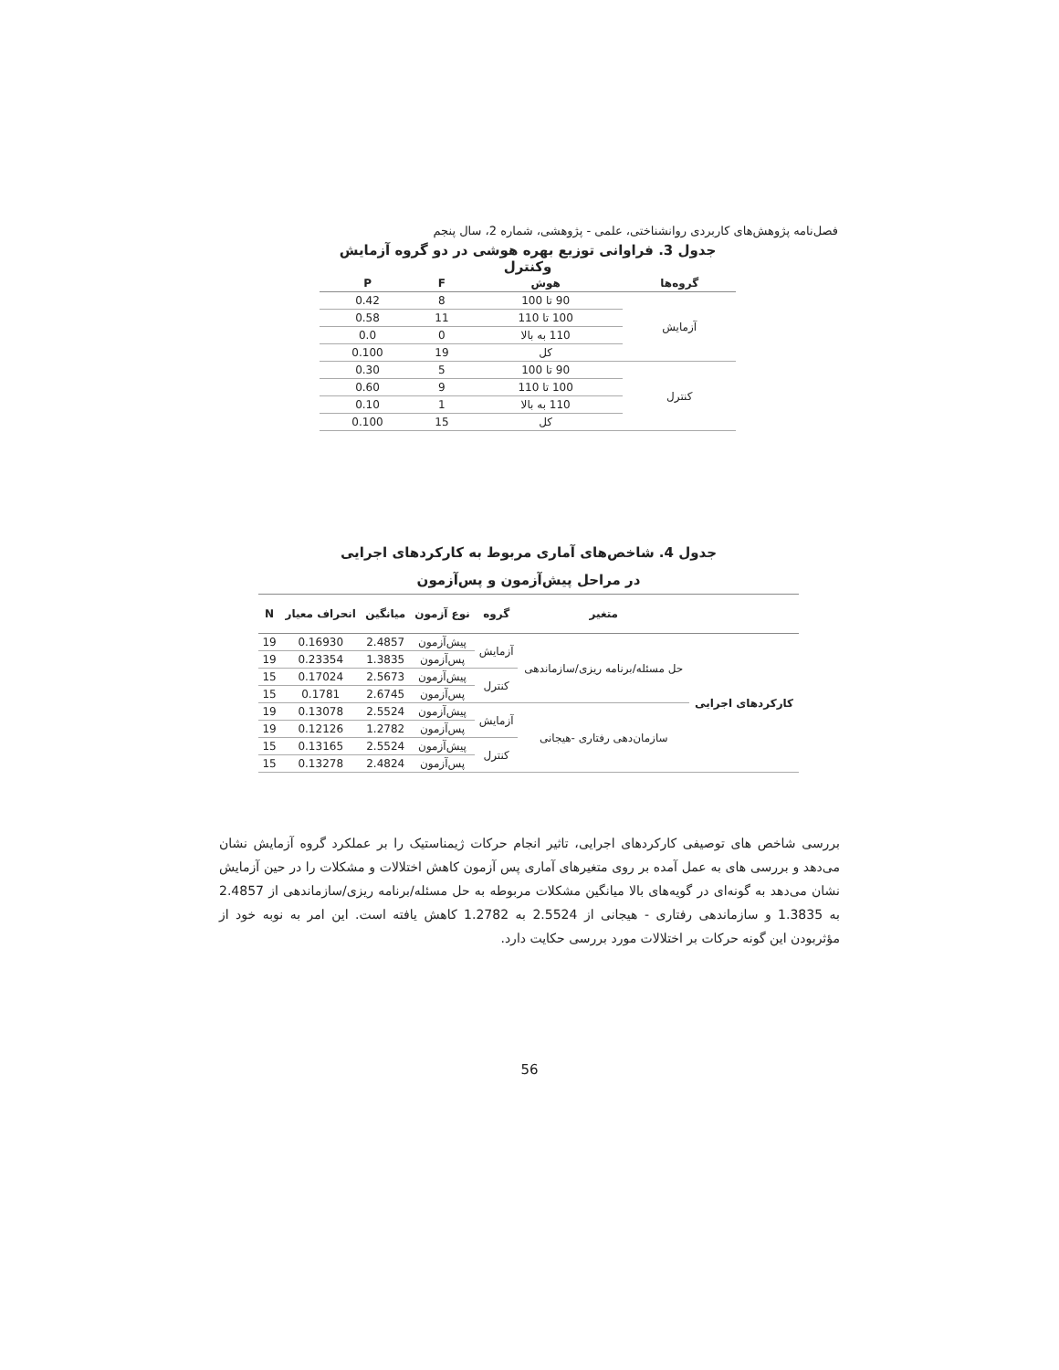فصل‌نامه پژوهش‌های کاربردی روانشناختی، علمی - پژوهشی، شماره 2، سال پنجم
جدول 3. فراوانی توزیع بهره هوشی در دو گروه آزمایش وکنترل
| گروه‌ها | هوش | F | P |
| --- | --- | --- | --- |
| آزمایش | 90 تا 100 | 8 | 0.42 |
| | 100 تا 110 | 11 | 0.58 |
| | 110 به بالا | 0 | 0.0 |
| | کل | 19 | 0.100 |
| کنترل | 90 تا 100 | 5 | 0.30 |
| | 100 تا 110 | 9 | 0.60 |
| | 110 به بالا | 1 | 0.10 |
| | کل | 15 | 0.100 |
جدول 4. شاخص‌های آماری مربوط به کارکردهای اجرایی
در مراحل پیش‌آزمون و پس‌آزمون
| | متغیر | گروه | نوع آزمون | میانگین | انحراف معیار | N |
| --- | --- | --- | --- | --- | --- | --- |
| کارکردهای اجرایی | حل مسئله/برنامه ریزی/سازماندهی | آزمایش | پیش‌آزمون | 2.4857 | 0.16930 | 19 |
| | | | پس‌آزمون | 1.3835 | 0.23354 | 19 |
| | | کنترل | پیش‌آزمون | 2.5673 | 0.17024 | 15 |
| | | | پس‌آزمون | 2.6745 | 0.1781 | 15 |
| | سازمان‌دهی رفتاری -هیجانی | آزمایش | پیش‌آزمون | 2.5524 | 0.13078 | 19 |
| | | | پس‌آزمون | 1.2782 | 0.12126 | 19 |
| | | کنترل | پیش‌آزمون | 2.5524 | 0.13165 | 15 |
| | | | پس‌آزمون | 2.4824 | 0.13278 | 15 |
بررسی شاخص های توصیفی کارکردهای اجرایی، تاثیر انجام حرکات ژیمناستیک را بر عملکرد گروه آزمایش نشان می‌دهد و بررسی های به عمل آمده بر روی متغیرهای آماری پس آزمون کاهش اختلالات و مشکلات را در حین آزمایش نشان می‌دهد به گونه‌ای در گویه‌های بالا میانگین مشکلات مربوطه به حل مسئله/برنامه ریزی/سازماندهی از 2.4857 به 1.3835 و سازماندهی رفتاری - هیجانی از 2.5524 به 1.2782 کاهش یافته است. این امر به نوبه خود از مؤثربودن این گونه حرکات بر اختلالات مورد بررسی حکایت دارد.
56